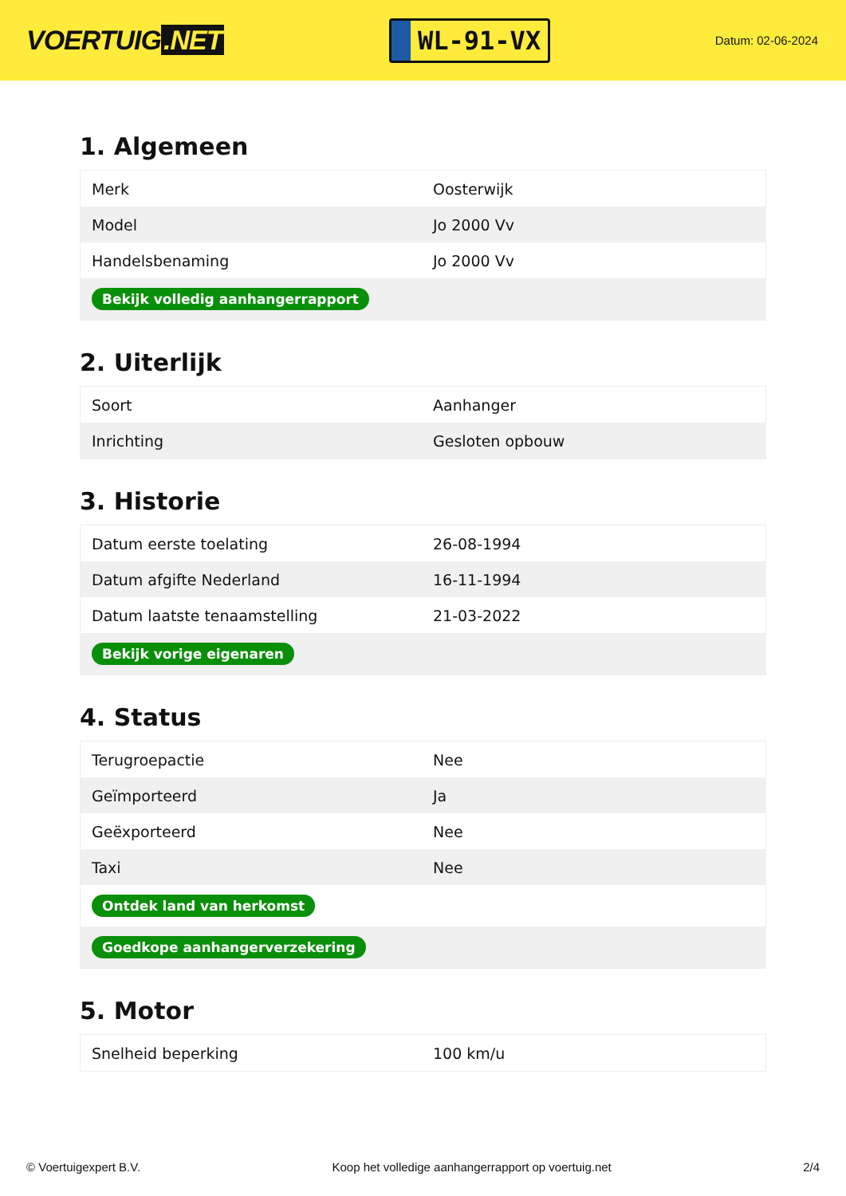VOERTUIG.NET
WL-91-VX
Datum: 02-06-2024
1. Algemeen
| Merk | Oosterwijk |
| Model | Jo 2000 Vv |
| Handelsbenaming | Jo 2000 Vv |
| Bekijk volledig aanhangerrapport | |
2. Uiterlijk
| Soort | Aanhanger |
| Inrichting | Gesloten opbouw |
3. Historie
| Datum eerste toelating | 26-08-1994 |
| Datum afgifte Nederland | 16-11-1994 |
| Datum laatste tenaamstelling | 21-03-2022 |
| Bekijk vorige eigenaren | |
4. Status
| Terugroepactie | Nee |
| Geïmporteerd | Ja |
| Geëxporteerd | Nee |
| Taxi | Nee |
| Ontdek land van herkomst | |
| Goedkope aanhangerverzekering | |
5. Motor
| Snelheid beperking | 100 km/u |
© Voertuigexpert B.V. Koop het volledige aanhangerrapport op voertuig.net 2/4